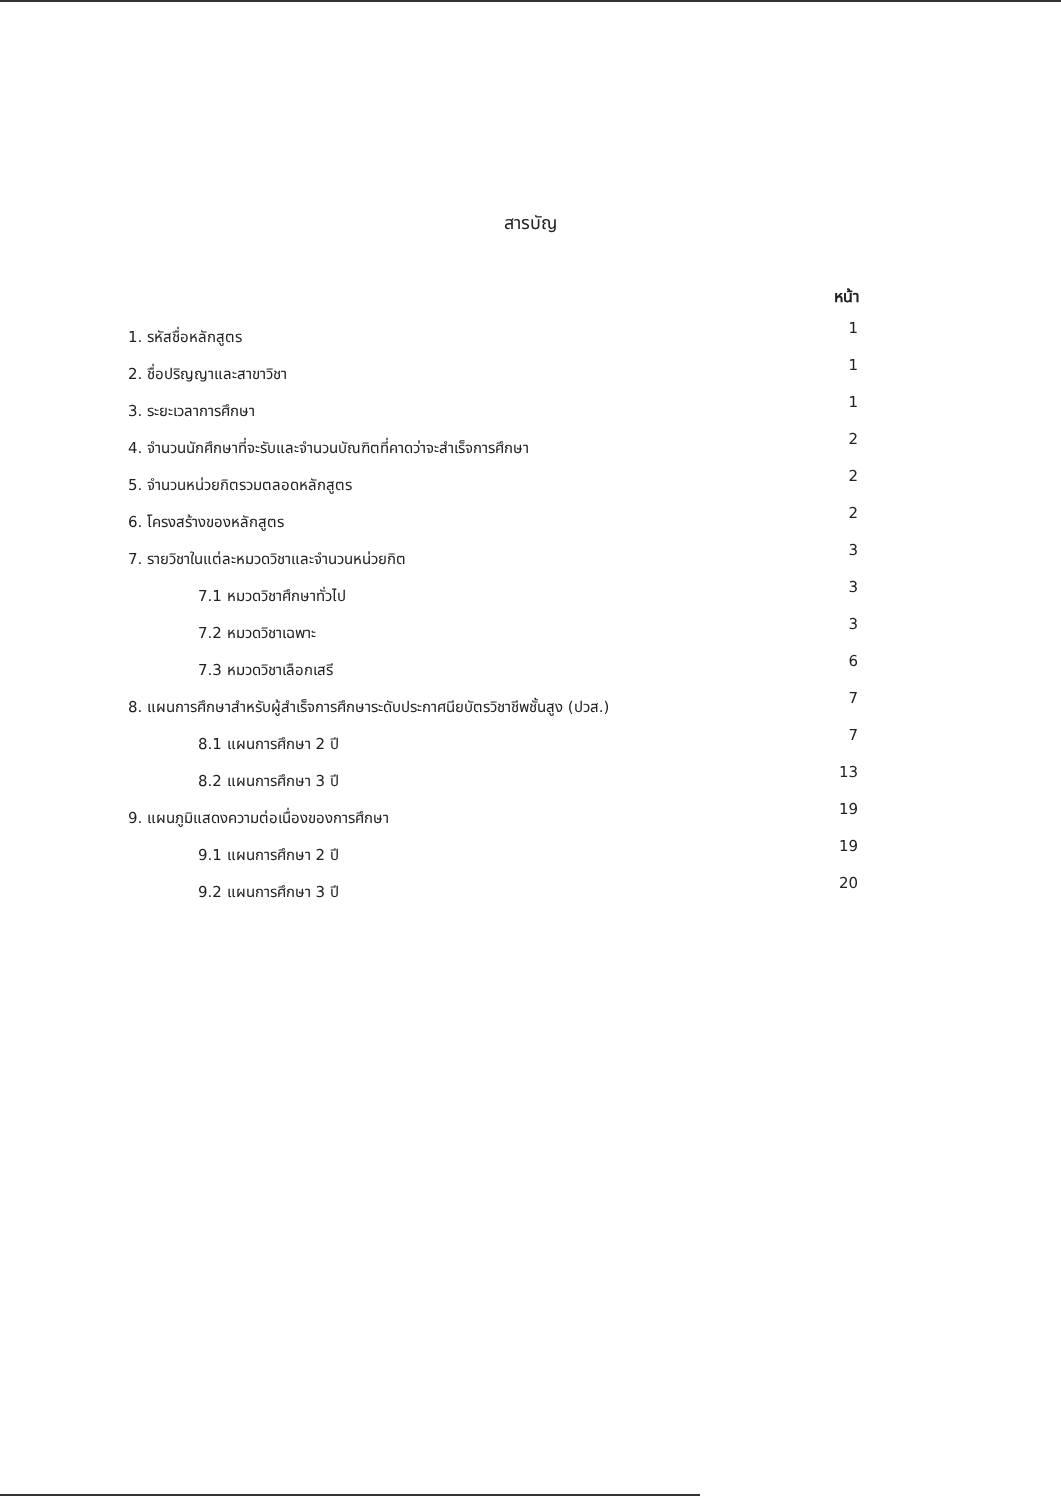สารบัญ
หน้า
| 1. รหัสชื่อหลักสูตร | 1 |
| 2. ชื่อปริญญาและสาขาวิชา | 1 |
| 3. ระยะเวลาการศึกษา | 1 |
| 4. จำนวนนักศึกษาที่จะรับและจำนวนบัณฑิตที่คาดว่าจะสำเร็จการศึกษา | 2 |
| 5. จำนวนหน่วยกิตรวมตลอดหลักสูตร | 2 |
| 6. โครงสร้างของหลักสูตร | 2 |
| 7. รายวิชาในแต่ละหมวดวิชาและจำนวนหน่วยกิต | 3 |
| 7.1 หมวดวิชาศึกษาทั่วไป | 3 |
| 7.2 หมวดวิชาเฉพาะ | 3 |
| 7.3 หมวดวิชาเลือกเสรี | 6 |
| 8. แผนการศึกษาสำหรับผู้สำเร็จการศึกษาระดับประกาศนียบัตรวิชาชีพชั้นสูง (ปวส.) | 7 |
| 8.1 แผนการศึกษา 2 ปี | 7 |
| 8.2 แผนการศึกษา 3 ปี | 13 |
| 9. แผนภูมิแสดงความต่อเนื่องของการศึกษา | 19 |
| 9.1 แผนการศึกษา 2 ปี | 19 |
| 9.2 แผนการศึกษา 3 ปี | 20 |